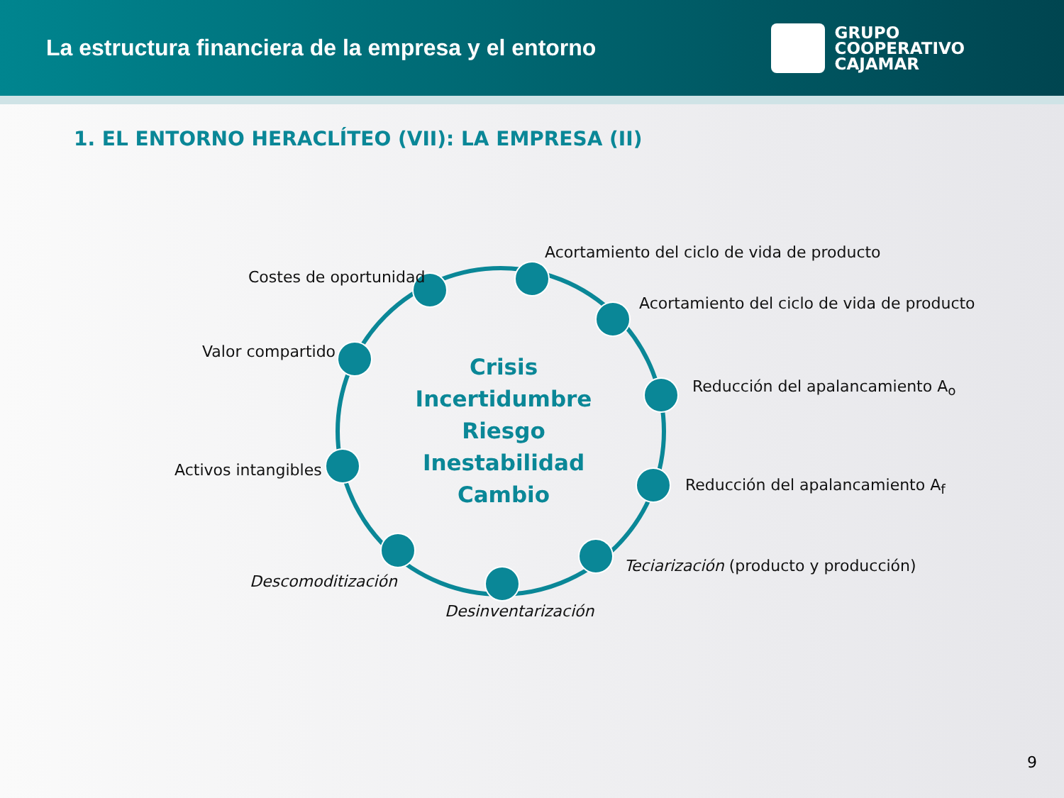La estructura financiera de la empresa y el entorno
GRUPO
COOPERATIVO
CAJAMAR
1. EL ENTORNO HERACLÍTEO (VII): LA EMPRESA (II)
Crisis
Incertidumbre
Riesgo
Inestabilidad
Cambio
Acortamiento del ciclo de vida de producto
Costes de oportunidad
Acortamiento del ciclo de vida de producto
Valor compartido
Reducción del apalancamiento A<sub>o</sub>
Activos intangibles
Reducción del apalancamiento A<sub>f</sub>
Teciarización (producto y producción)
Descomoditización
Desinventarización
9